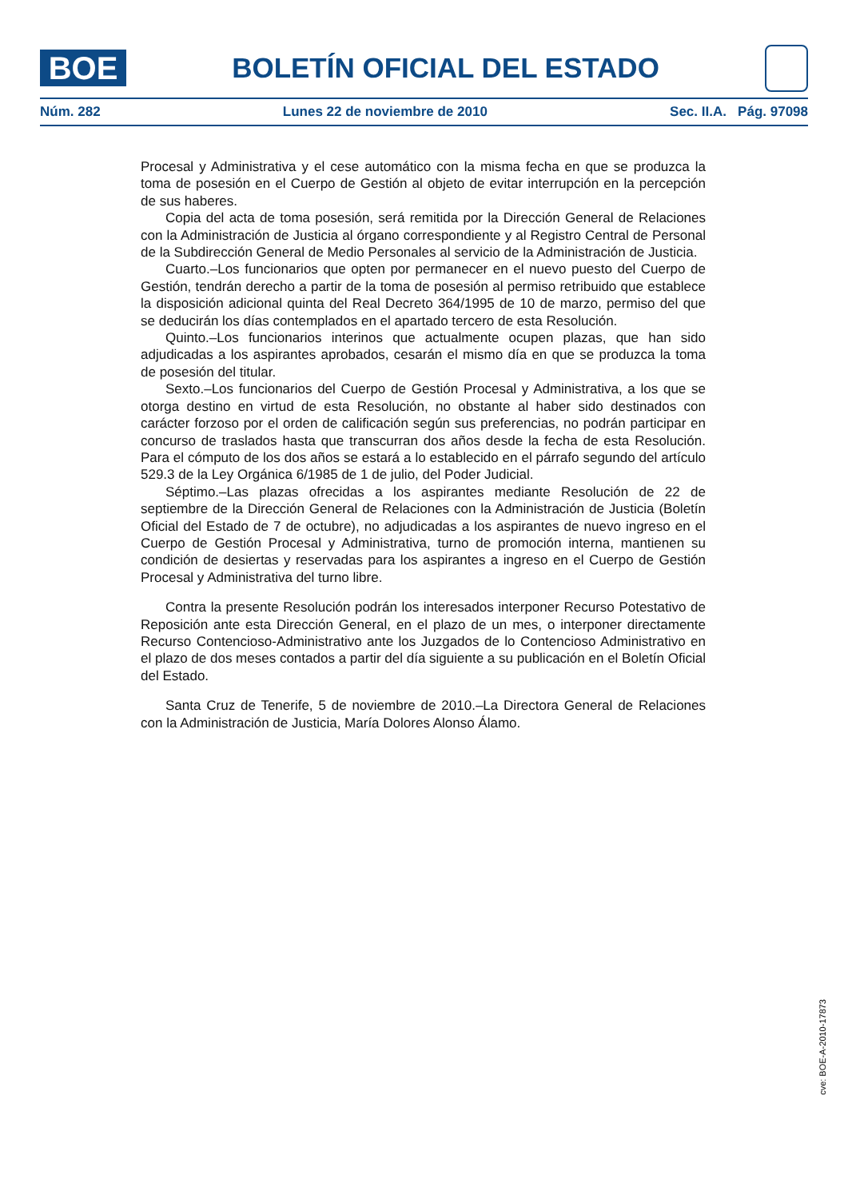BOE
BOLETÍN OFICIAL DEL ESTADO
Núm. 282 Lunes 22 de noviembre de 2010 Sec. II.A. Pág. 97098
Procesal y Administrativa y el cese automático con la misma fecha en que se produzca la toma de posesión en el Cuerpo de Gestión al objeto de evitar interrupción en la percepción de sus haberes.
Copia del acta de toma posesión, será remitida por la Dirección General de Relaciones con la Administración de Justicia al órgano correspondiente y al Registro Central de Personal de la Subdirección General de Medio Personales al servicio de la Administración de Justicia.
Cuarto.–Los funcionarios que opten por permanecer en el nuevo puesto del Cuerpo de Gestión, tendrán derecho a partir de la toma de posesión al permiso retribuido que establece la disposición adicional quinta del Real Decreto 364/1995 de 10 de marzo, permiso del que se deducirán los días contemplados en el apartado tercero de esta Resolución.
Quinto.–Los funcionarios interinos que actualmente ocupen plazas, que han sido adjudicadas a los aspirantes aprobados, cesarán el mismo día en que se produzca la toma de posesión del titular.
Sexto.–Los funcionarios del Cuerpo de Gestión Procesal y Administrativa, a los que se otorga destino en virtud de esta Resolución, no obstante al haber sido destinados con carácter forzoso por el orden de calificación según sus preferencias, no podrán participar en concurso de traslados hasta que transcurran dos años desde la fecha de esta Resolución. Para el cómputo de los dos años se estará a lo establecido en el párrafo segundo del artículo 529.3 de la Ley Orgánica 6/1985 de 1 de julio, del Poder Judicial.
Séptimo.–Las plazas ofrecidas a los aspirantes mediante Resolución de 22 de septiembre de la Dirección General de Relaciones con la Administración de Justicia (Boletín Oficial del Estado de 7 de octubre), no adjudicadas a los aspirantes de nuevo ingreso en el Cuerpo de Gestión Procesal y Administrativa, turno de promoción interna, mantienen su condición de desiertas y reservadas para los aspirantes a ingreso en el Cuerpo de Gestión Procesal y Administrativa del turno libre.
Contra la presente Resolución podrán los interesados interponer Recurso Potestativo de Reposición ante esta Dirección General, en el plazo de un mes, o interponer directamente Recurso Contencioso-Administrativo ante los Juzgados de lo Contencioso Administrativo en el plazo de dos meses contados a partir del día siguiente a su publicación en el Boletín Oficial del Estado.
Santa Cruz de Tenerife, 5 de noviembre de 2010.–La Directora General de Relaciones con la Administración de Justicia, María Dolores Alonso Álamo.
cve: BOE-A-2010-17873